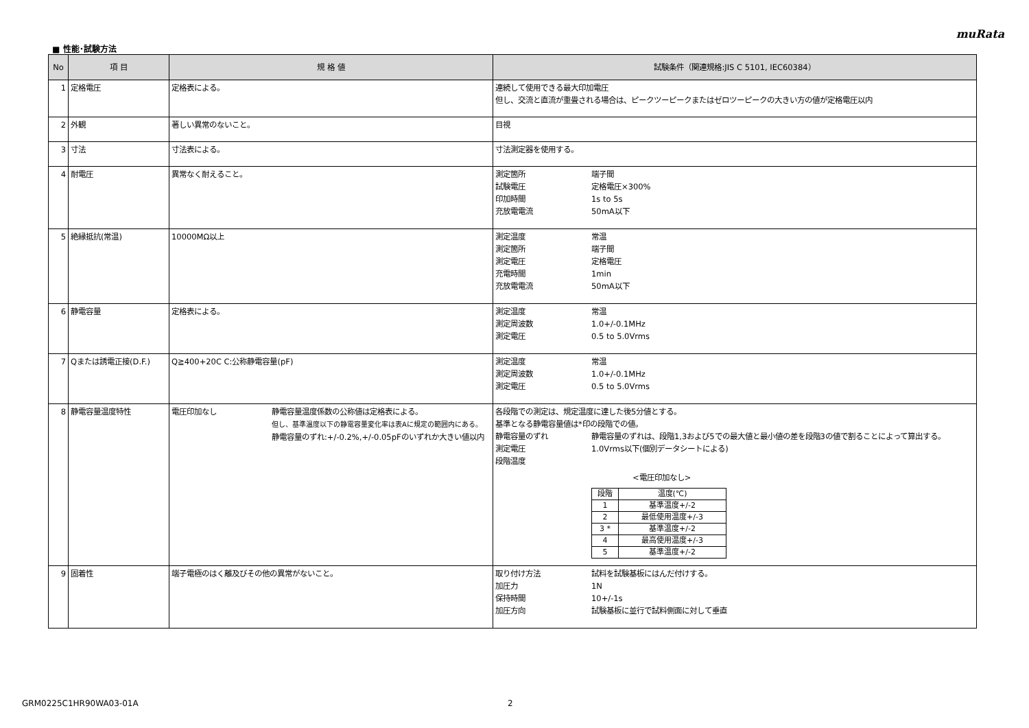muRata
■ 性能･試験方法
| No | 項 目 | 規 格 値 | 試験条件（関連規格:JIS C 5101, IEC60384） |
| --- | --- | --- | --- |
| 1 | 定格電圧 | 定格表による。 | 連続して使用できる最大印加電圧 但し、交流と直流が重畳される場合は、ピークツーピークまたはゼロツーピークの大きい方の値が定格電圧以内 |
| 2 | 外観 | 著しい異常のないこと。 | 目視 |
| 3 | 寸法 | 寸法表による。 | 寸法測定器を使用する。 |
| 4 | 耐電圧 | 異常なく耐えること。 | 測定箇所 端子間 試験電圧 定格電圧×300% 印加時間 1s to 5s 充放電電流 50mA以下 |
| 5 | 絶縁抵抗(常温) | 10000MΩ以上 | 測定温度 常温 測定箇所 端子間 測定電圧 定格電圧 充電時間 1min 充放電電流 50mA以下 |
| 6 | 静電容量 | 定格表による。 | 測定温度 常温 測定周波数 1.0+/-0.1MHz 測定電圧 0.5 to 5.0Vrms |
| 7 | Qまたは誘電正接(D.F.) | Q≧400+20C C:公称静電容量(pF) | 測定温度 常温 測定周波数 1.0+/-0.1MHz 測定電圧 0.5 to 5.0Vrms |
| 8 | 静電容量温度特性 | 電圧印加なし 静電容量温度係数の公称値は定格表による。 但し、基準温度以下の静電容量変化率は表Aに規定の範囲内にある。 静電容量のずれ:+/-0.2%,+/-0.05pFのいずれか大きい値以内 | 各段階での測定は、規定温度に達した後5分値とする。 基準となる静電容量値は*印の段階での値。 静電容量のずれ 静電容量のずれは、段階1,3および5での最大値と最小値の差を段階3の値で割ることによって算出する。 測定電圧 1.0Vrms以下(個別データシートによる) 段階温度 <電圧印加なし> / 段階 / 温度(℃) / / 1 / 基準温度+/-2 / / 2 / 最低使用温度+/-3 / / 3 * / 基準温度+/-2 / / 4 / 最高使用温度+/-3 / / 5 / 基準温度+/-2 / |
| 9 | 固着性 | 端子電極のはく離及びその他の異常がないこと。 | 取り付け方法 試料を試験基板にはんだ付けする。 加圧力 1N 保持時間 10+/-1s 加圧方向 試験基板に並行で試料側面に対して垂直 |
GRM0225C1HR90WA03-01A 2